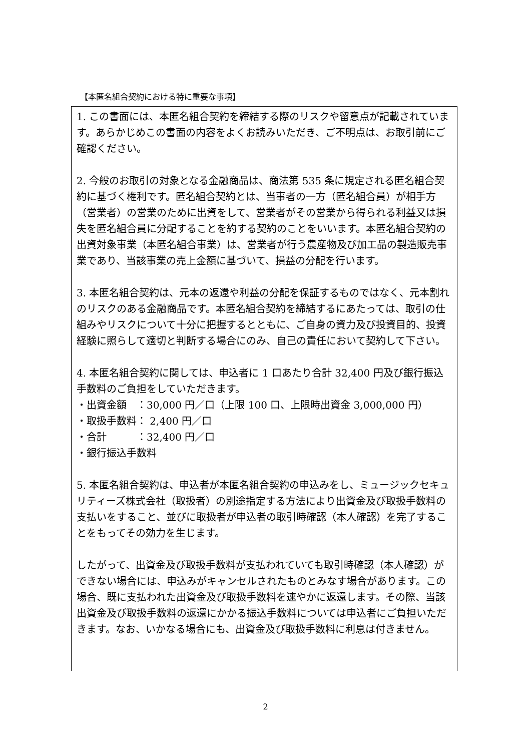【本匿名組合契約における特に重要な事項】
1. この書面には、本匿名組合契約を締結する際のリスクや留意点が記載されています。あらかじめこの書面の内容をよくお読みいただき、ご不明点は、お取引前にご確認ください。
2. 今般のお取引の対象となる金融商品は、商法第 535 条に規定される匿名組合契約に基づく権利です。匿名組合契約とは、当事者の一方（匿名組合員）が相手方（営業者）の営業のために出資をして、営業者がその営業から得られる利益又は損失を匿名組合員に分配することを約する契約のことをいいます。本匿名組合契約の出資対象事業（本匿名組合事業）は、営業者が行う農産物及び加工品の製造販売事業であり、当該事業の売上金額に基づいて、損益の分配を行います。
3. 本匿名組合契約は、元本の返還や利益の分配を保証するものではなく、元本割れのリスクのある金融商品です。本匿名組合契約を締結するにあたっては、取引の仕組みやリスクについて十分に把握するとともに、ご自身の資力及び投資目的、投資経験に照らして適切と判断する場合にのみ、自己の責任において契約して下さい。
4. 本匿名組合契約に関しては、申込者に 1 口あたり合計 32,400 円及び銀行振込手数料のご負担をしていただきます。
・出資金額　：30,000 円／口（上限 100 口、上限時出資金 3,000,000 円）
・取扱手数料： 2,400 円／口
・合計　　　：32,400 円／口
・銀行振込手数料
5. 本匿名組合契約は、申込者が本匿名組合契約の申込みをし、ミュージックセキュリティーズ株式会社（取扱者）の別途指定する方法により出資金及び取扱手数料の支払いをすること、並びに取扱者が申込者の取引時確認（本人確認）を完了することをもってその効力を生じます。
したがって、出資金及び取扱手数料が支払われていても取引時確認（本人確認）ができない場合には、申込みがキャンセルされたものとみなす場合があります。この場合、既に支払われた出資金及び取扱手数料を速やかに返還します。その際、当該出資金及び取扱手数料の返還にかかる振込手数料については申込者にご負担いただきます。なお、いかなる場合にも、出資金及び取扱手数料に利息は付きません。
2